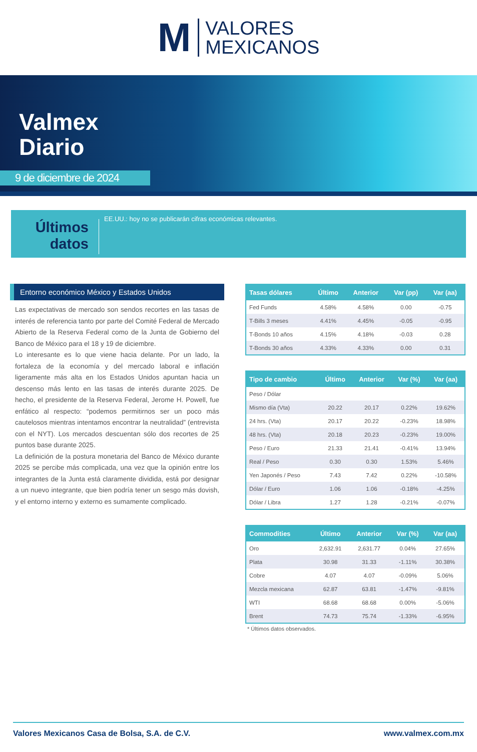M
VALORES
MEXICANOS
Valmex
Diario
9 de diciembre de 2024
Últimos datos
EE.UU.: hoy no se publicarán cifras económicas relevantes.
Entorno económico México y Estados Unidos
Las expectativas de mercado son sendos recortes en las tasas de interés de referencia tanto por parte del Comité Federal de Mercado Abierto de la Reserva Federal como de la Junta de Gobierno del Banco de México para el 18 y 19 de diciembre.
Lo interesante es lo que viene hacia delante. Por un lado, la fortaleza de la economía y del mercado laboral e inflación ligeramente más alta en los Estados Unidos apuntan hacia un descenso más lento en las tasas de interés durante 2025. De hecho, el presidente de la Reserva Federal, Jerome H. Powell, fue enfático al respecto: “podemos permitirnos ser un poco más cautelosos mientras intentamos encontrar la neutralidad” (entrevista con el NYT). Los mercados descuentan sólo dos recortes de 25 puntos base durante 2025.
La definición de la postura monetaria del Banco de México durante 2025 se percibe más complicada, una vez que la opinión entre los integrantes de la Junta está claramente dividida, está por designar a un nuevo integrante, que bien podría tener un sesgo más dovish, y el entorno interno y externo es sumamente complicado.
| Tasas dólares | Último | Anterior | Var (pp) | Var (aa) |
| --- | --- | --- | --- | --- |
| Fed Funds | 4.58% | 4.58% | 0.00 | -0.75 |
| T-Bills 3 meses | 4.41% | 4.45% | -0.05 | -0.95 |
| T-Bonds 10 años | 4.15% | 4.18% | -0.03 | 0.28 |
| T-Bonds 30 años | 4.33% | 4.33% | 0.00 | 0.31 |
| Tipo de cambio | Último | Anterior | Var (%) | Var (aa) |
| --- | --- | --- | --- | --- |
| Peso / Dólar | | | | |
| Mismo día (Vta) | 20.22 | 20.17 | 0.22% | 19.62% |
| 24 hrs. (Vta) | 20.17 | 20.22 | -0.23% | 18.98% |
| 48 hrs. (Vta) | 20.18 | 20.23 | -0.23% | 19.00% |
| Peso / Euro | 21.33 | 21.41 | -0.41% | 13.94% |
| Real / Peso | 0.30 | 0.30 | 1.53% | 5.46% |
| Yen Japonés / Peso | 7.43 | 7.42 | 0.22% | -10.58% |
| Dólar / Euro | 1.06 | 1.06 | -0.18% | -4.25% |
| Dólar / Libra | 1.27 | 1.28 | -0.21% | -0.07% |
| Commodities | Último | Anterior | Var (%) | Var (aa) |
| --- | --- | --- | --- | --- |
| Oro | 2,632.91 | 2,631.77 | 0.04% | 27.65% |
| Plata | 30.98 | 31.33 | -1.11% | 30.38% |
| Cobre | 4.07 | 4.07 | -0.09% | 5.06% |
| Mezcla mexicana | 62.87 | 63.81 | -1.47% | -9.81% |
| WTI | 68.68 | 68.68 | 0.00% | -5.06% |
| Brent | 74.73 | 75.74 | -1.33% | -6.95% |
* Últimos datos observados.
Valores Mexicanos Casa de Bolsa, S.A. de C.V. www.valmex.com.mx